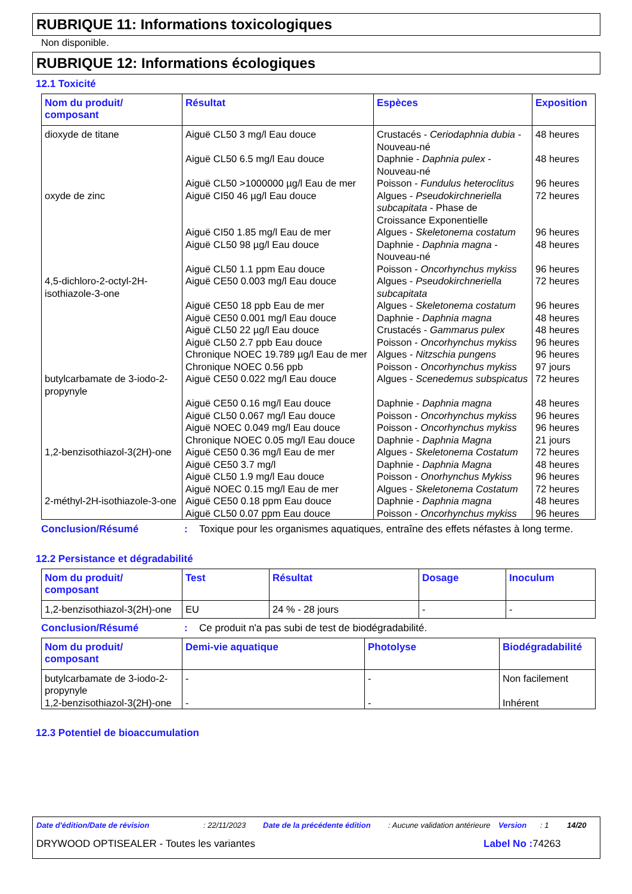RUBRIQUE 11: Informations toxicologiques
Non disponible.
RUBRIQUE 12: Informations écologiques
12.1 Toxicité
| Nom du produit/ composant | Résultat | Espèces | Exposition |
| --- | --- | --- | --- |
| dioxyde de titane | Aiguë CL50 3 mg/l Eau douce | Crustacés - Ceriodaphnia dubia - Nouveau-né | 48 heures |
| | Aiguë CL50 6.5 mg/l Eau douce | Daphnie - Daphnia pulex - Nouveau-né | 48 heures |
| | Aiguë CL50 >1000000 µg/l Eau de mer | Poisson - Fundulus heteroclitus | 96 heures |
| oxyde de zinc | Aiguë CI50 46 µg/l Eau douce | Algues - Pseudokirchneriella subcapitata - Phase de Croissance Exponentielle | 72 heures |
| | Aiguë CI50 1.85 mg/l Eau de mer | Algues - Skeletonema costatum | 96 heures |
| | Aiguë CL50 98 µg/l Eau douce | Daphnie - Daphnia magna - Nouveau-né | 48 heures |
| | Aiguë CL50 1.1 ppm Eau douce | Poisson - Oncorhynchus mykiss | 96 heures |
| 4,5-dichloro-2-octyl-2H-isothiazole-3-one | Aiguë CE50 0.003 mg/l Eau douce | Algues - Pseudokirchneriella subcapitata | 72 heures |
| | Aiguë CE50 18 ppb Eau de mer | Algues - Skeletonema costatum | 96 heures |
| | Aiguë CE50 0.001 mg/l Eau douce | Daphnie - Daphnia magna | 48 heures |
| | Aiguë CL50 22 µg/l Eau douce | Crustacés - Gammarus pulex | 48 heures |
| | Aiguë CL50 2.7 ppb Eau douce | Poisson - Oncorhynchus mykiss | 96 heures |
| | Chronique NOEC 19.789 µg/l Eau de mer | Algues - Nitzschia pungens | 96 heures |
| | Chronique NOEC 0.56 ppb | Poisson - Oncorhynchus mykiss | 97 jours |
| butylcarbamate de 3-iodo-2-propynyle | Aiguë CE50 0.022 mg/l Eau douce | Algues - Scenedemus subspicatus | 72 heures |
| | Aiguë CE50 0.16 mg/l Eau douce | Daphnie - Daphnia magna | 48 heures |
| | Aiguë CL50 0.067 mg/l Eau douce | Poisson - Oncorhynchus mykiss | 96 heures |
| | Aiguë NOEC 0.049 mg/l Eau douce | Poisson - Oncorhynchus mykiss | 96 heures |
| | Chronique NOEC 0.05 mg/l Eau douce | Daphnie - Daphnia Magna | 21 jours |
| 1,2-benzisothiazol-3(2H)-one | Aiguë CE50 0.36 mg/l Eau de mer | Algues - Skeletonema Costatum | 72 heures |
| | Aiguë CE50 3.7 mg/l | Daphnie - Daphnia Magna | 48 heures |
| | Aiguë CL50 1.9 mg/l Eau douce | Poisson - Onorhynchus Mykiss | 96 heures |
| | Aiguë NOEC 0.15 mg/l Eau de mer | Algues - Skeletonema Costatum | 72 heures |
| 2-méthyl-2H-isothiazole-3-one | Aiguë CE50 0.18 ppm Eau douce | Daphnie - Daphnia magna | 48 heures |
| | Aiguë CL50 0.07 ppm Eau douce | Poisson - Oncorhynchus mykiss | 96 heures |
Conclusion/Résumé: Toxique pour les organismes aquatiques, entraîne des effets néfastes à long terme.
12.2 Persistance et dégradabilité
| Nom du produit/ composant | Test | Résultat | Dosage | Inoculum |
| --- | --- | --- | --- | --- |
| 1,2-benzisothiazol-3(2H)-one | EU | 24 % - 28 jours | - | - |
Conclusion/Résumé: Ce produit n'a pas subi de test de biodégradabilité.
| Nom du produit/ composant | Demi-vie aquatique | Photolyse | Biodégradabilité |
| --- | --- | --- | --- |
| butylcarbamate de 3-iodo-2-propynyle | - | - | Non facilement |
| 1,2-benzisothiazol-3(2H)-one | - | - | Inhérent |
12.3 Potentiel de bioaccumulation
Date d'édition/Date de révision: 22/11/2023 Date de la précédente édition: Aucune validation antérieure Version: 1 14/20
DRYWOOD OPTISEALER - Toutes les variantes Label No : 74263